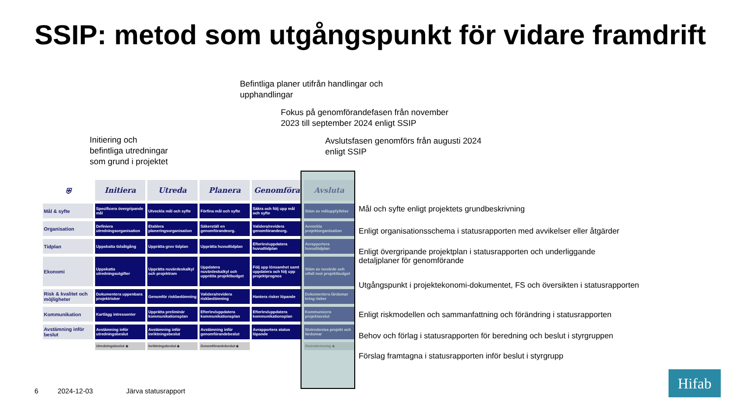SSIP: metod som utgångspunkt för vidare framdrift
Befintliga planer utifrån handlingar och
upphandlingar
Fokus på genomförandefasen från november
2023 till september 2024 enligt SSIP
Avslutsfasen genomförs från augusti 2024
enligt SSIP
Initiering och
befintliga utredningar
som grund i projektet
| ⛨ | Initiera | Utreda | Planera | Genomföra | Avsluta |
| --- | --- | --- | --- | --- | --- |
| Mål & syfte | Specificera övergripande mål | Utveckla mål och syfte | Förfina mål och syfte | Säkra och följ upp mål och syfte | Stäm av måluppfyllelse |
| Organisation | Definiera utredningsorganisation | Etablera planeringsorganisation | Säkerställ en genomförandeorg. | Validera/revidera genomförandeorg. | Avveckla projektorganisation |
| Tidplan | Uppskatta tidsåtgång | Upprätta grov tidplan | Upprätta huvudtidplan | Efterlev/uppdatera huvudtidplan | Avrapportera huvudtidplan |
| Ekonomi | Uppskatta utredningsutgifter | Upprätta nuvärdeskalkyl och projektram | Uppdatera nuvärdeskalkyl och upprätta projektbudget | Följ upp lönsamhet samt uppdatera och följ upp projektprognos | Stäm av nuvärde och utfall mot projektbudget |
| Risk & kvalitet och möjligheter | Dokumentera uppenbara projektrisker | Genomför riskbedömning | Validera/revidera riskbedömning | Hantera risker löpande | Dokumentera lärdomar kring risker |
| Kommunikation | Kartlägg intressenter | Upprätta preliminär kommunikationsplan | Efterlev/uppdatera kommunikationsplan | Efterlev/uppdatera kommunikationsplan | Kommunicera projektavslut |
| Avstämning inför beslut | Avstämning inför utredningsbeslut | Avstämning inför inriktningsbeslut | Avstämning inför genomförandebeslut | Avrapportera status löpande | Slutredovisa projekt och lärdomar |
| | Utredningsbeslut ◆ | Inriktningsbeslut ◆ | Genomförandebeslut ◆ | | Slutredovisning ◆ |
Mål och syfte enligt projektets grundbeskrivning
Enligt organisationsschema i statusrapporten med avvikelser eller åtgärder
Enligt övergripande projektplan i statusrapporten och underliggande
detaljplaner för genomförande
Utgångspunkt i projektekonomi-dokumentet, FS och översikten i statusrapporten
Enligt riskmodellen och sammanfattning och förändring i statusrapporten
Behov och förlag i statusrapporten för beredning och beslut i styrgruppen
Förslag framtagna i statusrapporten inför beslut i styrgrupp
6 2024-12-03 Järva statusrapport
Hifab